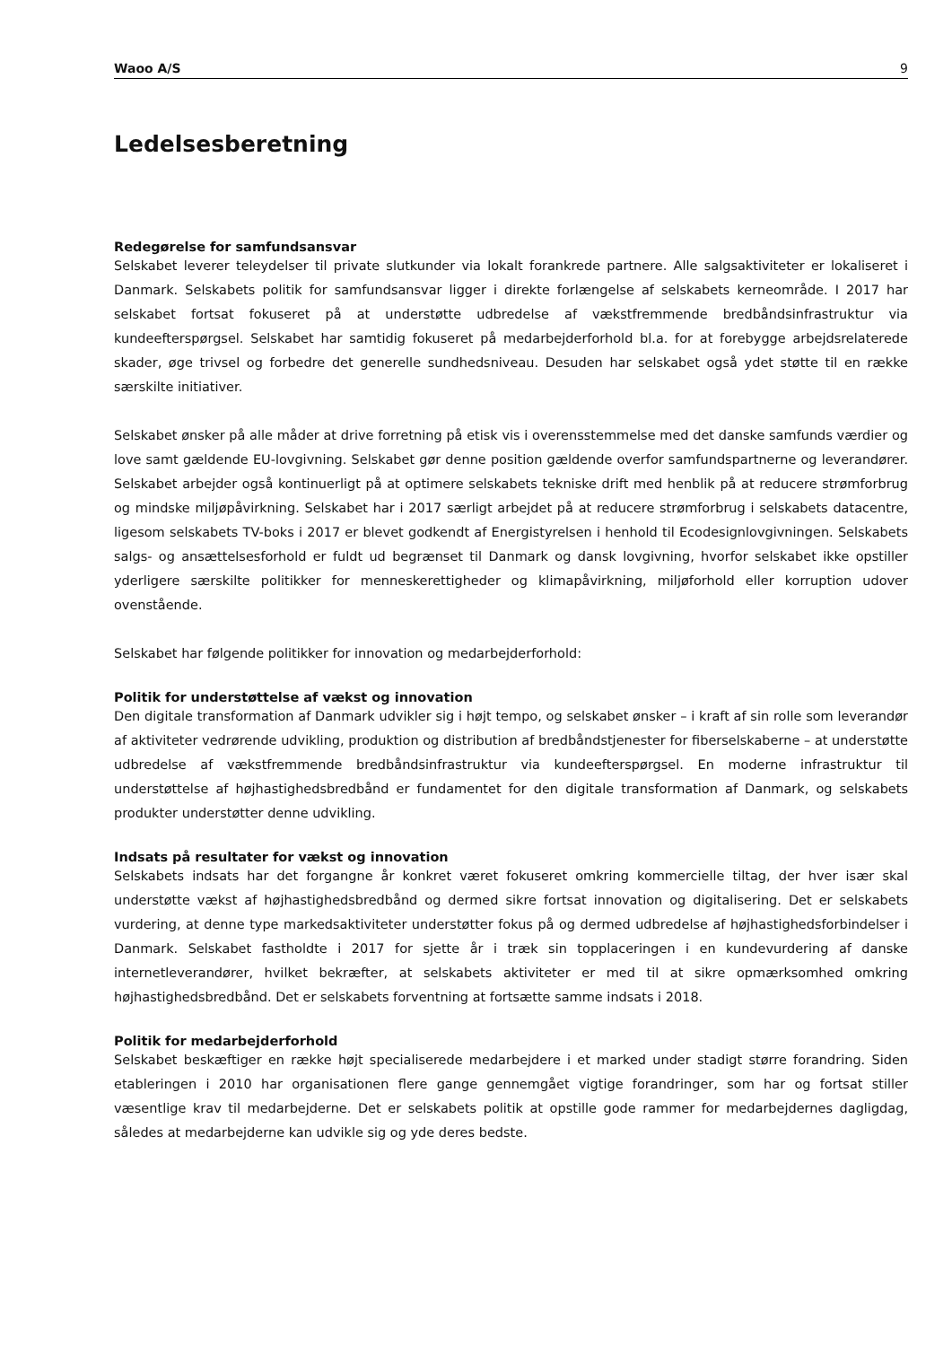Waoo A/S 9
Ledelsesberetning
Redegørelse for samfundsansvar
Selskabet leverer teleydelser til private slutkunder via lokalt forankrede partnere. Alle salgsaktiviteter er lokaliseret i Danmark. Selskabets politik for samfundsansvar ligger i direkte forlængelse af selskabets kerneområde. I 2017 har selskabet fortsat fokuseret på at understøtte udbredelse af vækstfremmende bredbåndsinfrastruktur via kundeefterspørgsel. Selskabet har samtidig fokuseret på medarbejderforhold bl.a. for at forebygge arbejdsrelaterede skader, øge trivsel og forbedre det generelle sundhedsniveau. Desuden har selskabet også ydet støtte til en række særskilte initiativer.
Selskabet ønsker på alle måder at drive forretning på etisk vis i overensstemmelse med det danske samfunds værdier og love samt gældende EU-lovgivning. Selskabet gør denne position gældende overfor samfundspartnerne og leverandører. Selskabet arbejder også kontinuerligt på at optimere selskabets tekniske drift med henblik på at reducere strømforbrug og mindske miljøpåvirkning. Selskabet har i 2017 særligt arbejdet på at reducere strømforbrug i selskabets datacentre, ligesom selskabets TV-boks i 2017 er blevet godkendt af Energistyrelsen i henhold til Ecodesignlovgivningen. Selskabets salgs- og ansættelsesforhold er fuldt ud begrænset til Danmark og dansk lovgivning, hvorfor selskabet ikke opstiller yderligere særskilte politikker for menneskerettigheder og klimapåvirkning, miljøforhold eller korruption udover ovenstående.
Selskabet har følgende politikker for innovation og medarbejderforhold:
Politik for understøttelse af vækst og innovation
Den digitale transformation af Danmark udvikler sig i højt tempo, og selskabet ønsker – i kraft af sin rolle som leverandør af aktiviteter vedrørende udvikling, produktion og distribution af bredbåndstjenester for fiberselskaberne – at understøtte udbredelse af vækstfremmende bredbåndsinfrastruktur via kundeefterspørgsel. En moderne infrastruktur til understøttelse af højhastighedsbredbånd er fundamentet for den digitale transformation af Danmark, og selskabets produkter understøtter denne udvikling.
Indsats på resultater for vækst og innovation
Selskabets indsats har det forgangne år konkret været fokuseret omkring kommercielle tiltag, der hver især skal understøtte vækst af højhastighedsbredbånd og dermed sikre fortsat innovation og digitalisering. Det er selskabets vurdering, at denne type markedsaktiviteter understøtter fokus på og dermed udbredelse af højhastighedsforbindelser i Danmark. Selskabet fastholdte i 2017 for sjette år i træk sin topplaceringen i en kundevurdering af danske internetleverandører, hvilket bekræfter, at selskabets aktiviteter er med til at sikre opmærksomhed omkring højhastighedsbredbånd. Det er selskabets forventning at fortsætte samme indsats i 2018.
Politik for medarbejderforhold
Selskabet beskæftiger en række højt specialiserede medarbejdere i et marked under stadigt større forandring. Siden etableringen i 2010 har organisationen flere gange gennemgået vigtige forandringer, som har og fortsat stiller væsentlige krav til medarbejderne. Det er selskabets politik at opstille gode rammer for medarbejdernes dagligdag, således at medarbejderne kan udvikle sig og yde deres bedste.